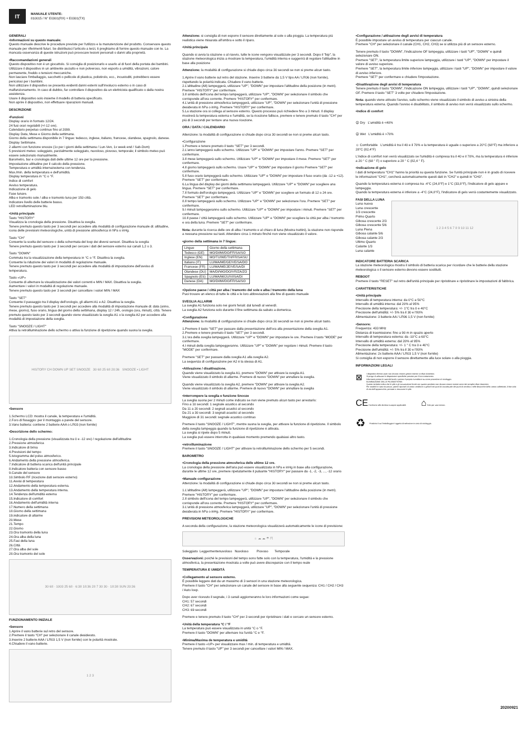IT
MANUALE UTENTE:
810015 / N° E0301(RX) + E0301(TX)
GENERALI
•Informazioni su questo manuale:
Questo manuale descrive le procedure previste per l'utilizzo e la manutenzione del prodotto. Conservare questo manuale per riferimenti futuri. Se distribuisci l'articolo a terzi, ti preghiamo di fornire questo manuale con te. La mancata osservanza di queste istruzioni può provocare lesioni personali o danni alla proprietà.
•Raccomandazioni generali
Questo dispositivo non è un giocattolo. Si consiglia di posizionarlo e usarlo al di fuori della portata dei bambini.
Utilizzare il dispositivo in un ambiente asciutto e non polveroso, non esporlo a umidità, vibrazioni, calore permanente, freddo o tensioni meccaniche.
Non lasciare l'imballaggio, sacchetti o pellicole di plastica, polistirolo, ecc., incustoditi, potrebbero essere pericolosi per i bambini.
Non utilizzare il dispositivo se presenta evidenti danni esterni sull'involucro esterno o in caso di malfunzionamento. In caso di dubbio, far controllare il dispositivo da un elettricista qualificato o dalla nostra assistenza.
Usare il dispositivo solo insieme il modello di batteria specificato.
Non aprire il dispositivo, non effettuare riparazioni manuali.
DESCRIZIONE
•Funzioni
Display orario in formato 12/24.
24 fusi orari regolabili (+/-12 ore).
Calendario perpetuo continuo fino al 2099.
Display Data, Mese e Giorno della settimana.
Giorno della settimana disponibile in 7 lingue: tedesco, inglese, italiano, francese, olandese, spagnolo, danese.
Display Settimane.
2 allarmi con funzione snooze (1x per i giorni della settimana / Lun-Ven, 1x week end / Sab-Dom)
5 previsioni meteo: soleggiato, parzialmente soleggiato, nuvoloso, piovoso, temporale; il simbolo meteo può essere selezionato manualmente.
Barometro, bar e cronologia dati delle ultime 12 ore per la pressione.
Impostazione altitudine per il calcolo della pressione.
Temperatura e umidità interna/esterna con tendenza.
Max./min. della temperatura e dell'umidità.
Display temperatura in °C o °F.
Indice di comfort
Avviso temperatura.
Indicazione di gelo
Fase lunare.
Alba e tramonto sole / alba e tramonto luna per 150 città.
Indicatore livello delle batterie basso.
LED retroilluminazione blu.
•Unità principale
Tasto "HISTORY"
Visualizza la cronologia della pressione. Disattiva la sveglia.
Tenere premuto questo tasto per 3 secondi per accedere alla modalità di configurazione manuale di: altitudine, icona delle previsioni meteorologiche, unità di pressione atmosferica in hPa o inHg.
Tasto "CH"
Consente la scelta del sensore o della schermata del loop dei diversi sensori. Disattiva la sveglia
Tenere premuto questo tasto per 3 secondi per cercare i dati del sensore esterno sui canali 1,2 o 3.
Tasto "DOWN"
Commuta tra la visualizzazione della temperatura in °C o °F. Disattiva la sveglia.
Consente la riduzione dei valori in modalità di regolazione manuale.
Tenere premuto questo tasto per 3 secondi per accedere alla modalità di impostazione dell'avviso di temperatura.
Tasto «UP»
Consente di alternare la visualizzazione dei valori correnti e MIN / MAX. Disattiva la sveglia.
Aumentare i valori in modalità di regolazione manuale.
Tenere premuto questo tasto per 3 secondi per cancellare i valori MIN / MAX
Tasto "SET"
Consente il passaggio tra il display dell'orologio, gli allarmi A1 e A2. Disattiva la sveglia.
Tenere premuto questo tasto per 3 secondi per accedere alla modalità di impostazione manuale di: data (anno, mese, giorno), fuso orario, lingua del giorno della settimana, display 12 / 24h, orologio (ora, minuti), città. Tenere premuto questo tasto per 3 secondi quando viene visualizzato la sveglia A1 o la sveglia A2 per accedere alla modalità di impostazione della sveglia.
Tasto "SNOOZE / LIGHT"
Attiva la retroilluminazione dello schermo o attiva la funzione di ripetizione quando suona la sveglia.
HISTORY CH DOWN UP SET SNOOZE 30 68 25 68 20:36 SNOOZE • LIGHT
•Sensore
1.Schermo LCD: mostra il canale, la temperatura e l'umidità.
2.Foro di fissaggio: per il montaggio a parete del sensore.
3.Vano batteria: contiene 2 batterie AAA o LR03 (non fornite)
•Descrizione dello schermo:
1.Cronologia della pressione (visualizzata tra 0 e -12 ore) / regolazione dell'altitudine
2.Pressione atmosferica
3.Indicatore di brina
4.Previsioni del tempo
5.Istogramma del polso atmosferico.
6.Andamento della pressione atmosferica.
7.Indicatore di batteria scarica dell'unità principale
8.Indicatore batteria con sensore basso
9.Canale del sensore
10.Simbolo RF (ricezione dati sensore esterno)
11.Avvisi di temperatura
12.Andamento della temperatura esterna.
13.Andamento della temperatura interna.
14.Tendenza dell'umidità esterna
15.Indicatore di comfort
16.Andamento dell'umidità interna
17.Numero della settimana
18.Giorno della settimana
19.indicatore di allarme
20.Mese
21.Tempo
22.Giorno
23.Ora tramonto della luna
24.Ora alba della luna
25.Fasi della luna
26.Città
27.Ora alba del sole
28.Ora tramonto del sole
30 68 · 1003 25 68 · 6:38 18:36 28 7 30 30 · 18:38 SUN 20:36
FUNZIONAMENTO INIZIALE
•Sensore
1.Aprire il vano batterie sul retro del sensore.
2.Premere il tasto "CH" per selezionare il canale desiderato.
3.Inserire 2 batterie AAA / LR03 1,5 V (non fornite) con le polarità mostrate.
4.Chiudere il vano batterie.
1 2 3
Attenzione: si consiglia di non esporre il sensore direttamente al sole o alla pioggia. La temperatura più realistica viene misurata all'ombra e sotto il riparo.
•Unità principale
Quando si avvia la stazione o al riavvio, tutte le icone vengono visualizzate per 3 secondi. Dopo il "bip", la stazione meteorologica inizia a mostrare la temperatura, l'umidità interna e suggerirà di regolare l'altitudine in base alla posizione
Attenzione: la modalità di configurazione si chiude dopo circa 30 secondi se non si preme alcun tasto.
1.Aprire il vano batterie sul retro del stazione. Inserire 3 batterie da 1,5 V tipo AA / LR06 (non fornite), rispettando la polarità indicata. Chiudere il vano batterie.
2.L'altitudine (Alt) lampeggerà, utilizzare "UP", "DOWN" per impostare l'altitudine della posizione (in metri). Premere "HISTORY" per confermare.
3.Il simbolo dell'icona del tempo lampeggerà, utilizzare "UP", "DOWN" per selezionare il simbolo che corrisponde all'ora corrente. Premere "HISTORY" per confermare.
4.L'unità di pressione atmosferica lampeggerà, utilizzare "UP", "DOWN" per selezionare l'unità di pressione desiderata in hPa o inHg. Premere "HISTORY" per confermare.
5.La stazione ora si collega al sensore esterno. Questo processo può richiedere fino a 3 minuti. Il display mostrerà la temperatura esterna e l'umidità, se la ricezione fallisce, premere e tenere premuto il tasto "CH" per più di 3 secondi per tentare una nuova ricezione.
ORA / DATA / CALENDARIO
Attenzione: la modalità di configurazione si chiude dopo circa 30 secondi se non si preme alcun tasto.
•Configurazione
1.Premere e tenere premuto il tasto "SET" per 3 secondi.
2.L'anno lampeggerà sullo schermo. Utilizzare "UP" e "DOWN" per impostare l'anno. Premere "SET" per confermare.
3.Il mese lampeggerà sullo schermo. Utilizzare "UP" e "DOWN" per impostare il mese. Premere "SET" per confermare.
4.Il giorno lampeggerà sullo schermo. Usare "UP" e "DOWN" per impostare il giorno Premere "SET" per confermare.
5.Il fuso orario lampeggerà sullo schermo. Utilizzare "UP" e "DOWN" per impostare il fuso orario (da -12 a +12). Premere "SET" per confermare.
6.La lingua del display dei giorni della settimana lampeggerà. Utilizzare "UP" e "DOWN" per scegliere una lingua. Premere "SET" per confermare.
7.Il formato dell'orologio lampeggerà. Utilizzare "UP" e "DOWN" per scegliere un formato di 12 o 24 ore. Premere "SET" per confermare.
8.Il tempo lampeggerà sullo schermo. Utilizzare "UP" e "DOWN" per selezionare l'ora. Premere "SET" per confermare.
9.I minuti lampeggeranno sullo schermo. Utilizzare "UP" e "DOWN" per impostare i minuti. Premere "SET" per confermare.
10.Il paese / città lampeggerà sullo schermo. Utilizzare "UP" e "DOWN" per scegliere la città per alba / tramonto e ora della luna. Premere "SET" per confermare.
Nota: durante la ricerca delle ore di alba / tramonto e al chiaro di luna (Mostra trattini), la stazione non risponde a nessuna pressione sui tasti. Attendere circa 1 minuto finché non viene visualizzato il valore.
•giorno della settimana in 7 lingue:
| Lingue | Giorno della settimana |
| --- | --- |
| Tedesco (GE) | MO/DI/MI/DO/FR/SA/SO |
| Inglese (EN) | MO/TU/WE/TH/FR/SA/SU |
| Italiano (IT) | LU/MA/ME/GE/VE/SA/DO |
| Francese (FR) | LU/MA/ME/JE/VE/SA/DI |
| Olandese (DU) | MA/DI/WO/DO/VR/ZA/ZO |
| Spagnolo (ES) | LU/MA/MI/JU/VI/SA/DI |
| Danese (DA) | MO/DI/MI/DO/FR/SA/SO |
•Opzione paese / città per alba / tramonto del sole e alba / tramonto della luna
Puoi trovare un elenco di tutte le città e le loro abbreviazioni alla fine di questo manuale
SVEGLIA ALLARMI
La sveglia A1 funziona solo nei giorni feriali: dal lunedì al venerdì.
La sveglia A2 funziona solo durante il fine settimana da sabato a domenica.
•Configurazione
Attenzione: la modalità di configurazione si chiude dopo circa 30 secondi se non si preme alcun tasto.
1.Premere il tasto "SET" per passare dalla presentazione dell'ora alla presentazione della sveglia A1.
2.Premere e tenere premuto il tasto "SET" per 3 secondi.
3.L'ora della sveglia lampeggerà. Utilizzare "UP" e "DOWN" per impostare le ore. Premere il tasto "MODE" per confermare.
4.I minuti della sveglia lampeggeranno. Utilizzare "UP" e "DOWN" per regolare i minuti. Premere il tasto "MODE" per confermare.
Premere "SET" per passare dalla sveglia A1 alla sveglia A2.
La sequenza di configurazione per A2 è la stessa di A1.
•Attivazione / disattivazione.
Quando viene visualizzato la sveglia A1, premere "DOWN" per attivare la sveglia A1.
Viene visualizzato il simbolo di allarme. Premere di nuovo "DOWN" per annullare la sveglia.
Quando viene visualizzato la sveglia A2, premere "DOWN" per attivare la sveglia A2.
Viene visualizzato il simbolo di allarme. Premere di nuovo "DOWN" per annullare la sveglia
•Interrompere la sveglia e funzione Snooze
La sveglia suona per 2 minuti come indicato se non viene premuto alcun tasto per arrestarlo:
Fino a 10 secondi: 1 segnale acustico al secondo
Da 11 a 20 secondi: 2 segnali acustici al secondo
Da 21 a 30 secondi: 3 segnali acustici al secondo
Maggiore di 31 secondi: segnale acustico continuo
Premere il tasto "SNOOZE / LIGHT", mentre suona la sveglia, per attivare la funzione di ripetizione. Il simbolo della sveglia lampeggia quando la funzione di ripetizione è attivata.
La sveglia si ripete dopo 5 minuti.
La sveglia può essere interrotta in qualsiasi momento premendo qualsiasi altro tasto.
•retroilluminazione
Premere il tasto "SNOOZE / LIGHT" per attivare la retroilluminazione dello schermo per 5 secondi.
BAROMETRO
•Cronologia della pressione atmosferica delle ultime 12 ore.
La cronologia della pressione dell'aria può essere visualizzata in hPa e inHg in base alla configurazione, durante le ultime 12 ore, premere ripetutamente il pulsante "HISTORY" per passare da -1, -2, -3, ..., -12 orario
•Manuale configurazione
Attenzione: la modalità di configurazione si chiude dopo circa 30 secondi se non si preme alcun tasto.
1.L'altitudine (Alt) lampeggerà, utilizzare "UP", "DOWN" per impostare l'altitudine della posizione (in metri). Premere "HISTORY" per confermare.
2.Il simbolo dell'icona del tempo lampeggerà, utilizzare "UP", "DOWN" per selezionare il simbolo che corrisponde all'ora corrente. Premere "HISTORY" per confermare.
3.L'unità di pressione atmosferica lampeggerà, utilizzare "UP", "DOWN" per selezionare l'unità di pressione desiderata in hPa o inHg. Premere "HISTORY" per confermare.
PREVISIONI METEOROLOGICHE
A seconda della configurazione, la stazione meteorologica visualizzerà automaticamente le icone di previsione:
☼ ☁ ☁ ☂ ☈
Soleggiato Leggermentenuvoloso Nuvoloso Piovoso Temporale
Osservazioni: poiché le previsioni del tempo sono fatte solo con la temperatura, l'umidità e la pressione atmosferica, la presentazione mostrata a volte può avere discrepanze con il tempo reale
TEMPERATURA E UMIDITÀ
•Collegamento al sensore esterno.
È possibile leggere dati da un massimo di 3 sensori in una stazione meteorologica.
Premere il tasto "CH" per selezionare un canale del sensore in base alla seguente sequenza: CH1 / CH2 / CH3 / Auto loop.
Dopo aver ricevuto il segnale, i 3 canali aggiorneranno le loro informazioni come segue:
CH1: 57 secondi
CH2: 67 secondi
CH3: 69 secondi
Premere e tenere premuto il tasto "CH" per 3 secondi per ripristinare i dati e cercare un sensore esterno.
•Unità della temperatura °C / °F
La temperatura può essere visualizzata in unità °C o °F.
Premere il tasto "DOWN" per alternare tra l'unità °C e °F.
•Minima/Maxima de temperatura e umidità
Premere il tasto «UP» per visualizzare max / min. di temperatura e umidità.
Tenere premuto il tasto "UP" per 3 secondi per cancellare i valori MIN / MAX.
•Configurazione / attivazione degli avvisi di temperatura
È possibile impostare un avviso di temperatura per ciascun canale.
Premere "CH" per selezionare il canale (CH1, CH2, CH3) se si utilizza più di un sensore esterno.
Tenere premuto il tasto "DOWN", l'indicazione OF lampeggia, utilizzare i tasti "UP", "DOWN" e quindi selezionare ON.
Premere "SET", la temperatura limite superiore lampeggia, utilizzare i tasti "UP", "DOWN" per impostare il valore di avviso superiore.
Premere "SET", la temperatura limite inferiore lampeggia, utilizzare i tasti "UP", "DOWN" per impostare il valore di avviso inferiore.
Premere "SET" per confermare e chiudere l'impostazione.
•Disattivazione degli avvisi di temperatura
Tenere premuto il tasto "DOWN", l'indicazione ON lampeggia, utilizzare i tasti "UP", "DOWN", quindi selezionare OF. Premere il tasto "SET" 3 volte per chiudere l'impostazione.
Nota: quando viene attivato l'avviso, sullo schermo viene visualizzato il simbolo di avviso a sinistra della temperatura esterna. Quando l'avviso è disabilitato, il simbolo di avviso non verrà visualizzato sullo schermo.
•Indice di comfort
☹ Dry L'umidità è <40%
☹ Wet L'umidità è >70%
☺ Comfortable L'umidità è tra il 40 e il 70% e la temperatura è uguale o superiore a 20°C (68°F) ma inferiore a 28°C (82,4°F)
L'indice di comfort non verrà visualizzato se l'umidità è compresa tra il 40 e il 70%, ma la temperatura è inferiore a 20 ° C (68 ° F) o superiore a 28 ° C (82,4 ° F).
•Indicazione di gelo
I dati di temperatura "CH1" hanno la priorità su questa funzione. Se l'unità principale non è in grado di ricevere le informazioni "CH1", cercherà automaticamente questi dati in "CH2" e quindi in "CH3".
Quando la temperatura esterna è compresa tra -4°C (24,8°F) e 1°C (33,8°F), l'indicatore di gelo appare e lampeggia.
Quando la temperatura esterna è inferiore a -4°C (24,8°F), l'indicatore di gelo verrà costantemente visualizzato.
FASI DELLA LUNA
Luna nuova
Luna crescente
1/3 crescente
Primo Quarto
Gibosa crescente 2/3
Gibosa crescente 5/6
Luna Piena
Gibosa calante 5/6
Gibosa calante 2/3
Ultimo Quarto
Calante 1/3
Luna calante
1 2 3 4 5 6 7 8 9 10 11 12
INDICATORE BATTERIA SCARICA
La stazione meteorologica mostra il simbolo di batteria scarica per ricordare che le batterie della stazione meteorologica o il sensore esterno devono essere sostituiti.
REBOOT
Premere il tasto "RESET" sul retro dell'unità principale per ripristinare e ripristinare le impostazioni di fabbrica.
CARATTERISTICHE
•Unità principale
Intervallo di temperatura interna: da 0°C a 50°C
Intervallo di umidità interna: dal 20% al 95%
Precisione della temperatura: +/- 1°C tra 0 e 40°C
Precisione dell'umidità: +/- 5% tra il 30 e l'80%
Alimentazione: 3 batterie AA / LR06 1,5 V (non fornite)
•Sensore:
Frequenza: 433 MHz
Distanza di trasmissione: fino a 90 m in spazio aperto
Intervallo di temperatura esterna: da -10°C a 60°C
Intervallo di umidità esterna: dal 20% al 95%
Precisione della temperatura: +/- 1 ° C tra 0 e 40°C
Precisione dell'umidità: +/- 5% tra il 30 e l'80%
Alimentazione: 2x batterie AAA / LR03 1,5 V (non fornite)
Si consiglia di non esporre il sensore direttamente alla luce solare o alla pioggia.
INFORMAZIONI LEGALI
⊠
I dispositivi elettrici usati non devono essere gettati insieme ai rifiuti domestici.
Si prega di utilizzare le disposizioni specifiche previste per il loro trattamento.
Informarsi presso le autorità locali o presso il proprio rivenditore su come procedere al riciclaggio.
ELIMINAZIONE DELLE PILE/BATTERIE:
Questo simbolo indica che le pile e gli accumulatori forniti con questo prodotto non devono essere trattati come dei semplici rifiuti domestici.
Per smaltirli in tutta sicurezza, potete riportarli al vostro venditore o gettarli nei punti di raccolta pile dei punti di vendita o nelle discariche della vostra collettività. A fine ciclo di vita dell'apparecchio, pensate a rimuovere le pile.
CE Conforme alle direttive europee applicabili. ⌂ Solo per uso interno.
♻ Prodotto il cui l'imballaggio è oggetto di selezione in caso di riciclaggio.
20200921